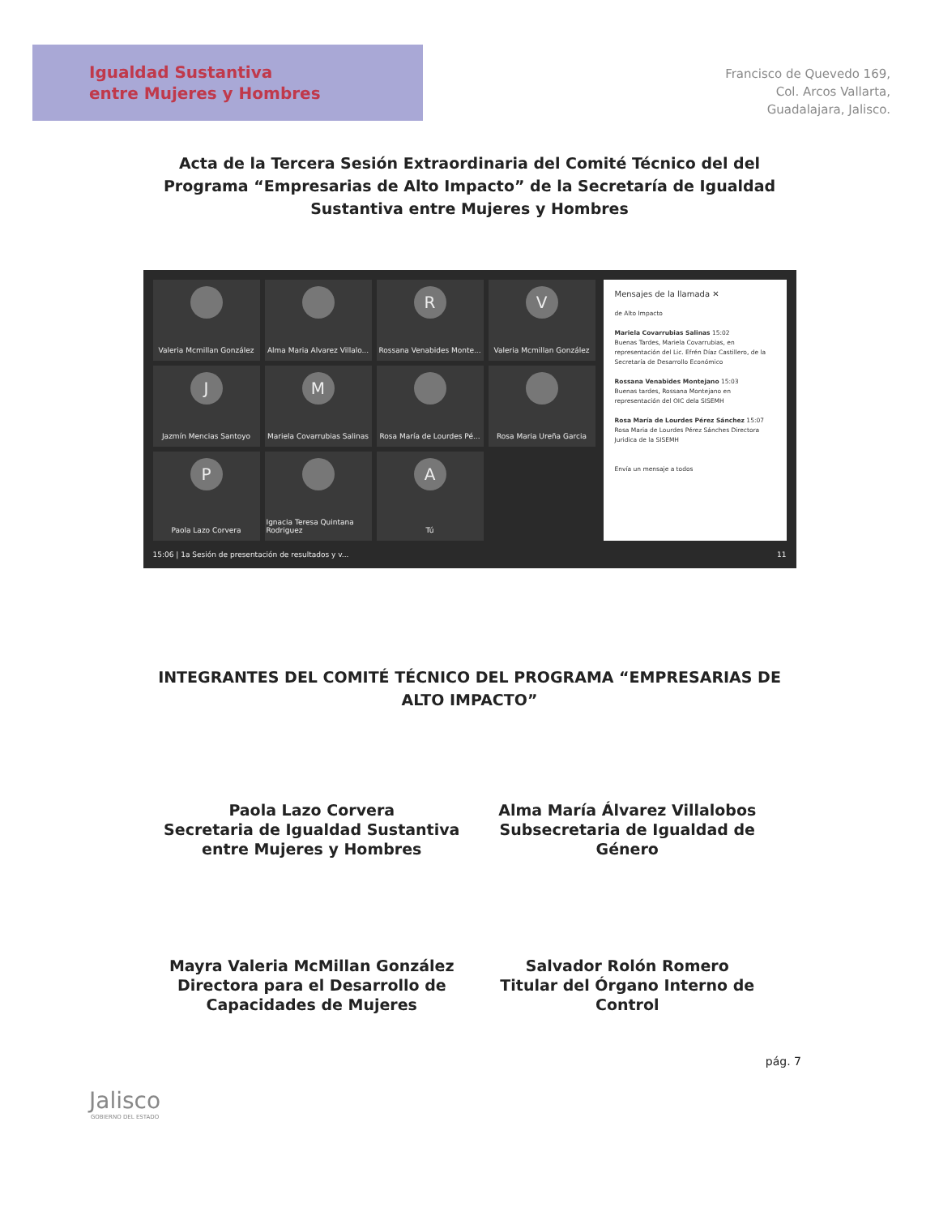Igualdad Sustantiva
entre Mujeres y Hombres
Francisco de Quevedo 169,
Col. Arcos Vallarta,
Guadalajara, Jalisco.
Acta de la Tercera Sesión Extraordinaria del Comité Técnico del del Programa “Empresarias de Alto Impacto” de la Secretaría de Igualdad Sustantiva entre Mujeres y Hombres
Valeria Mcmillan González
Alma Maria Alvarez Villalo...
R
Rossana Venabides Monte...
V
Valeria Mcmillan González
J
Jazmín Mencias Santoyo
M
Mariela Covarrubias Salinas
Rosa María de Lourdes Pé...
Rosa Maria Ureña Garcia
P
Paola Lazo Corvera
Ignacia Teresa Quintana Rodriguez
A
Tú
Mensajes de la llamada ✕
de Alto Impacto
Mariela Covarrubias Salinas 15:02
Buenas Tardes, Mariela Covarrubias, en representación del Lic. Efrén Díaz Castillero, de la Secretaría de Desarrollo Económico
Rossana Venabides Montejano 15:03
Buenas tardes, Rossana Montejano en representación del OIC dela SISEMH
Rosa María de Lourdes Pérez Sánchez 15:07
Rosa Maria de Lourdes Pérez Sánches Directora Juridica de la SISEMH
Envía un mensaje a todos
15:06 | 1a Sesión de presentación de resultados y v... 11
INTEGRANTES DEL COMITÉ TÉCNICO DEL PROGRAMA “EMPRESARIAS DE ALTO IMPACTO”
Paola Lazo Corvera
Secretaria de Igualdad Sustantiva entre Mujeres y Hombres
Alma María Álvarez Villalobos
Subsecretaria de Igualdad de Género
Mayra Valeria McMillan González
Directora para el Desarrollo de Capacidades de Mujeres
Salvador Rolón Romero
Titular del Órgano Interno de Control
Jalisco
GOBIERNO DEL ESTADO
pág. 7